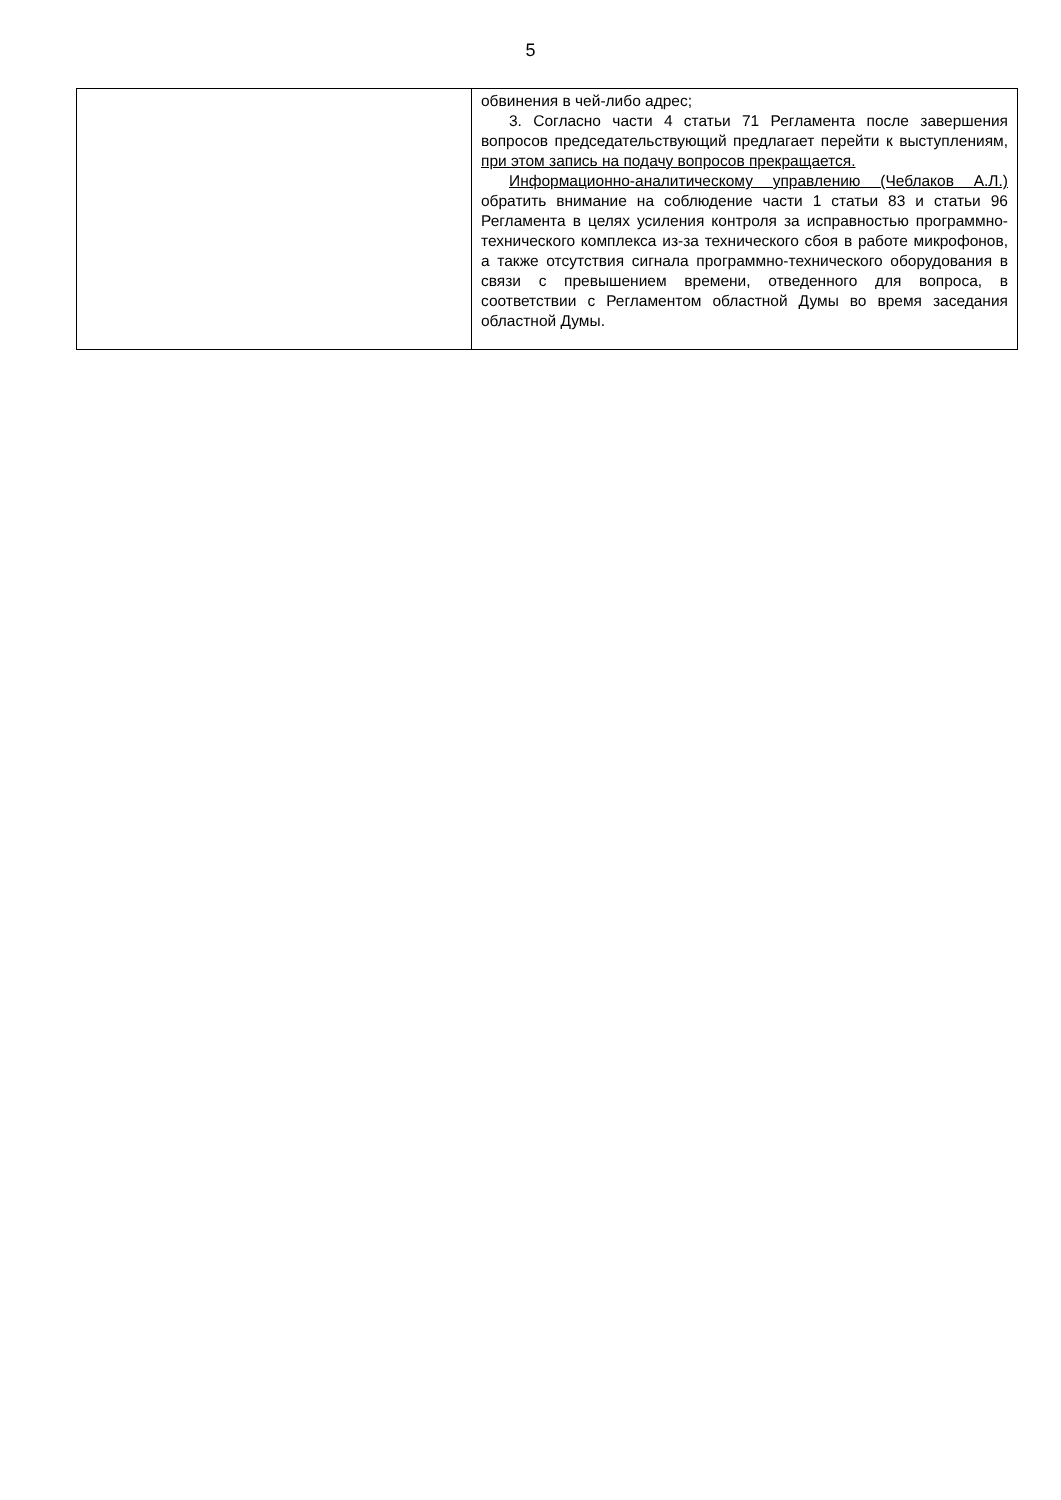5
| | обвинения в чей-либо адрес; 3. Согласно части 4 статьи 71 Регламента после завершения вопросов председательствующий предлагает перейти к выступлениям, при этом запись на подачу вопросов прекращается. Информационно-аналитическому управлению (Чеблаков А.Л.) обратить внимание на соблюдение части 1 статьи 83 и статьи 96 Регламента в целях усиления контроля за исправностью программно-технического комплекса из-за технического сбоя в работе микрофонов, а также отсутствия сигнала программно-технического оборудования в связи с превышением времени, отведенного для вопроса, в соответствии с Регламентом областной Думы во время заседания областной Думы. |